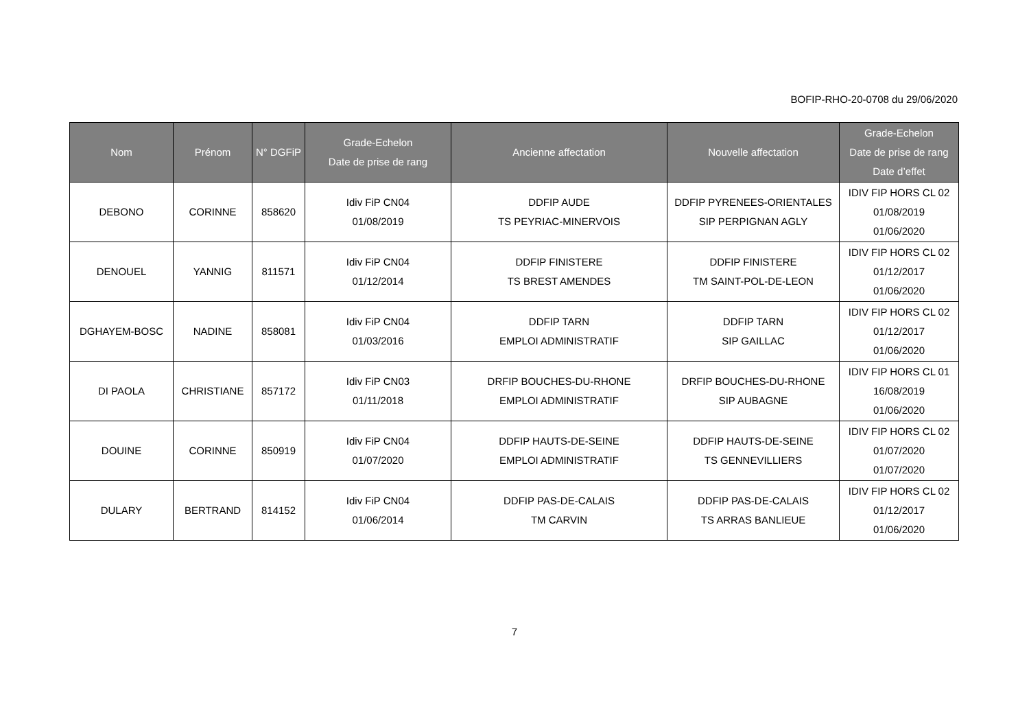BOFIP-RHO-20-0708 du 29/06/2020
| Nom | Prénom | N° DGFiP | Grade-Echelon Date de prise de rang | Ancienne affectation | Nouvelle affectation | Grade-Echelon Date de prise de rang Date d’effet |
| --- | --- | --- | --- | --- | --- | --- |
| DEBONO | CORINNE | 858620 | Idiv FiP CN04 01/08/2019 | DDFIP AUDE TS PEYRIAC-MINERVOIS | DDFIP PYRENEES-ORIENTALES SIP PERPIGNAN AGLY | IDIV FIP HORS CL 02 01/08/2019 01/06/2020 |
| DENOUEL | YANNIG | 811571 | Idiv FiP CN04 01/12/2014 | DDFIP FINISTERE TS BREST AMENDES | DDFIP FINISTERE TM SAINT-POL-DE-LEON | IDIV FIP HORS CL 02 01/12/2017 01/06/2020 |
| DGHAYEM-BOSC | NADINE | 858081 | Idiv FiP CN04 01/03/2016 | DDFIP TARN EMPLOI ADMINISTRATIF | DDFIP TARN SIP GAILLAC | IDIV FIP HORS CL 02 01/12/2017 01/06/2020 |
| DI PAOLA | CHRISTIANE | 857172 | Idiv FiP CN03 01/11/2018 | DRFIP BOUCHES-DU-RHONE EMPLOI ADMINISTRATIF | DRFIP BOUCHES-DU-RHONE SIP AUBAGNE | IDIV FIP HORS CL 01 16/08/2019 01/06/2020 |
| DOUINE | CORINNE | 850919 | Idiv FiP CN04 01/07/2020 | DDFIP HAUTS-DE-SEINE EMPLOI ADMINISTRATIF | DDFIP HAUTS-DE-SEINE TS GENNEVILLIERS | IDIV FIP HORS CL 02 01/07/2020 01/07/2020 |
| DULARY | BERTRAND | 814152 | Idiv FiP CN04 01/06/2014 | DDFIP PAS-DE-CALAIS TM CARVIN | DDFIP PAS-DE-CALAIS TS ARRAS BANLIEUE | IDIV FIP HORS CL 02 01/12/2017 01/06/2020 |
7